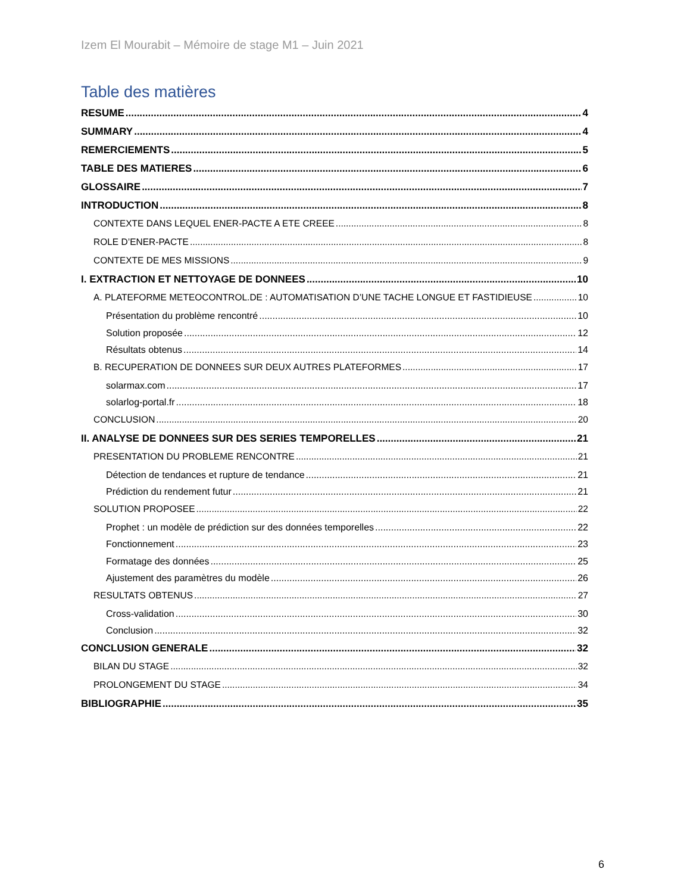Izem El Mourabit – Mémoire de stage M1 – Juin 2021
Table des matières
RESUME 4
SUMMARY 4
REMERCIEMENTS 5
TABLE DES MATIERES 6
GLOSSAIRE 7
INTRODUCTION 8
CONTEXTE DANS LEQUEL ENER-PACTE A ETE CREEE 8
ROLE D’ENER-PACTE 8
CONTEXTE DE MES MISSIONS 9
I. EXTRACTION ET NETTOYAGE DE DONNEES 10
A. PLATEFORME METEOCONTROL.DE : AUTOMATISATION D’UNE TACHE LONGUE ET FASTIDIEUSE 10
Présentation du problème rencontré 10
Solution proposée 12
Résultats obtenus 14
B. RECUPERATION DE DONNEES SUR DEUX AUTRES PLATEFORMES 17
solarmax.com 17
solarlog-portal.fr 18
CONCLUSION 20
II. ANALYSE DE DONNEES SUR DES SERIES TEMPORELLES 21
PRESENTATION DU PROBLEME RENCONTRE 21
Détection de tendances et rupture de tendance 21
Prédiction du rendement futur 21
SOLUTION PROPOSEE 22
Prophet : un modèle de prédiction sur des données temporelles 22
Fonctionnement 23
Formatage des données 25
Ajustement des paramètres du modèle 26
RESULTATS OBTENUS 27
Cross-validation 30
Conclusion 32
CONCLUSION GENERALE 32
BILAN DU STAGE 32
PROLONGEMENT DU STAGE 34
BIBLIOGRAPHIE 35
6